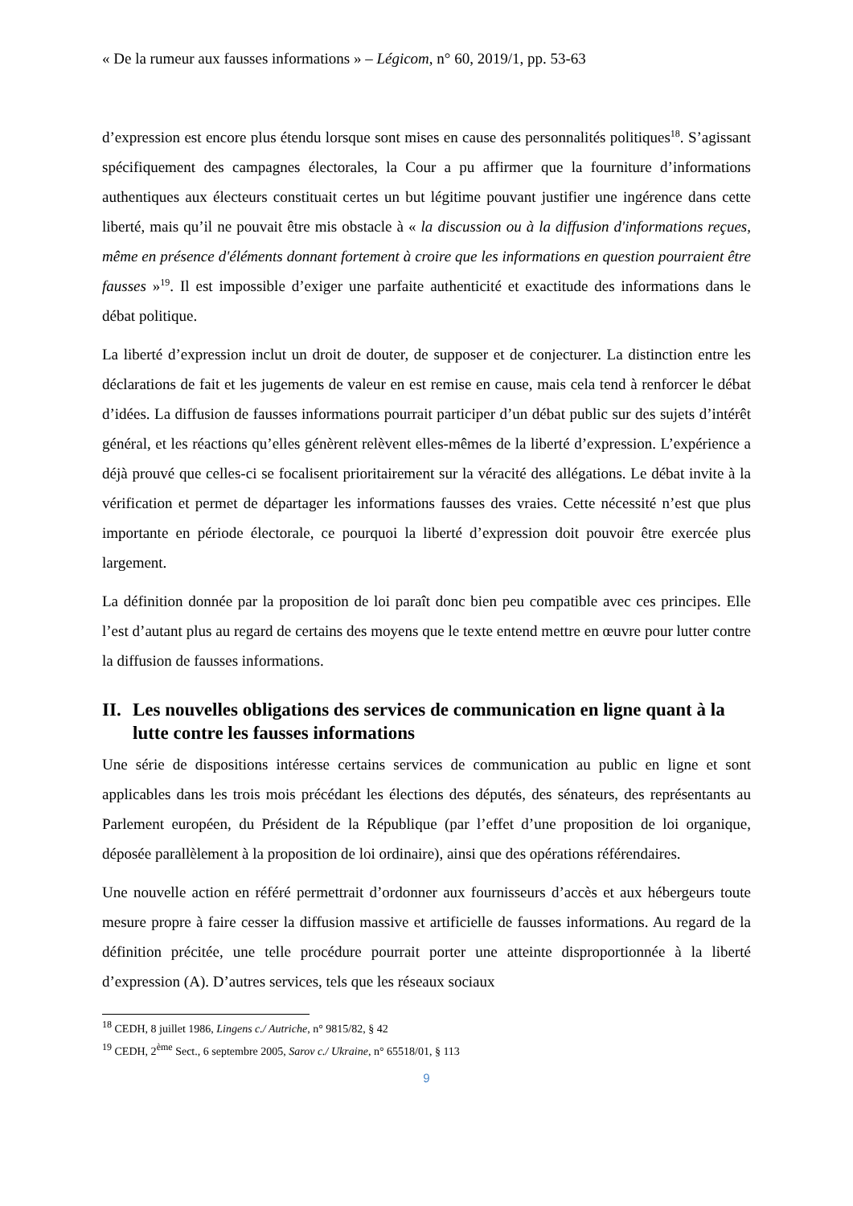« De la rumeur aux fausses informations » – Légicom, n° 60, 2019/1, pp. 53-63
d’expression est encore plus étendu lorsque sont mises en cause des personnalités politiques<sup>18</sup>. S’agissant spécifiquement des campagnes électorales, la Cour a pu affirmer que la fourniture d’informations authentiques aux électeurs constituait certes un but légitime pouvant justifier une ingérence dans cette liberté, mais qu’il ne pouvait être mis obstacle à « la discussion ou à la diffusion d'informations reçues, même en présence d'éléments donnant fortement à croire que les informations en question pourraient être fausses »<sup>19</sup>. Il est impossible d’exiger une parfaite authenticité et exactitude des informations dans le débat politique.
La liberté d’expression inclut un droit de douter, de supposer et de conjecturer. La distinction entre les déclarations de fait et les jugements de valeur en est remise en cause, mais cela tend à renforcer le débat d’idées. La diffusion de fausses informations pourrait participer d’un débat public sur des sujets d’intérêt général, et les réactions qu’elles génèrent relèvent elles-mêmes de la liberté d’expression. L’expérience a déjà prouvé que celles-ci se focalisent prioritairement sur la véracité des allégations. Le débat invite à la vérification et permet de départager les informations fausses des vraies. Cette nécessité n’est que plus importante en période électorale, ce pourquoi la liberté d’expression doit pouvoir être exercée plus largement.
La définition donnée par la proposition de loi paraît donc bien peu compatible avec ces principes. Elle l’est d’autant plus au regard de certains des moyens que le texte entend mettre en œuvre pour lutter contre la diffusion de fausses informations.
II. Les nouvelles obligations des services de communication en ligne quant à la lutte contre les fausses informations
Une série de dispositions intéresse certains services de communication au public en ligne et sont applicables dans les trois mois précédant les élections des députés, des sénateurs, des représentants au Parlement européen, du Président de la République (par l’effet d’une proposition de loi organique, déposée parallèlement à la proposition de loi ordinaire), ainsi que des opérations référendaires.
Une nouvelle action en référé permettrait d’ordonner aux fournisseurs d’accès et aux hébergeurs toute mesure propre à faire cesser la diffusion massive et artificielle de fausses informations. Au regard de la définition précitée, une telle procédure pourrait porter une atteinte disproportionnée à la liberté d’expression (A). D’autres services, tels que les réseaux sociaux
<sup>18</sup> CEDH, 8 juillet 1986, Lingens c./ Autriche, n° 9815/82, § 42
<sup>19</sup> CEDH, 2<sup>ème</sup> Sect., 6 septembre 2005, Sarov c./ Ukraine, n° 65518/01, § 113
9